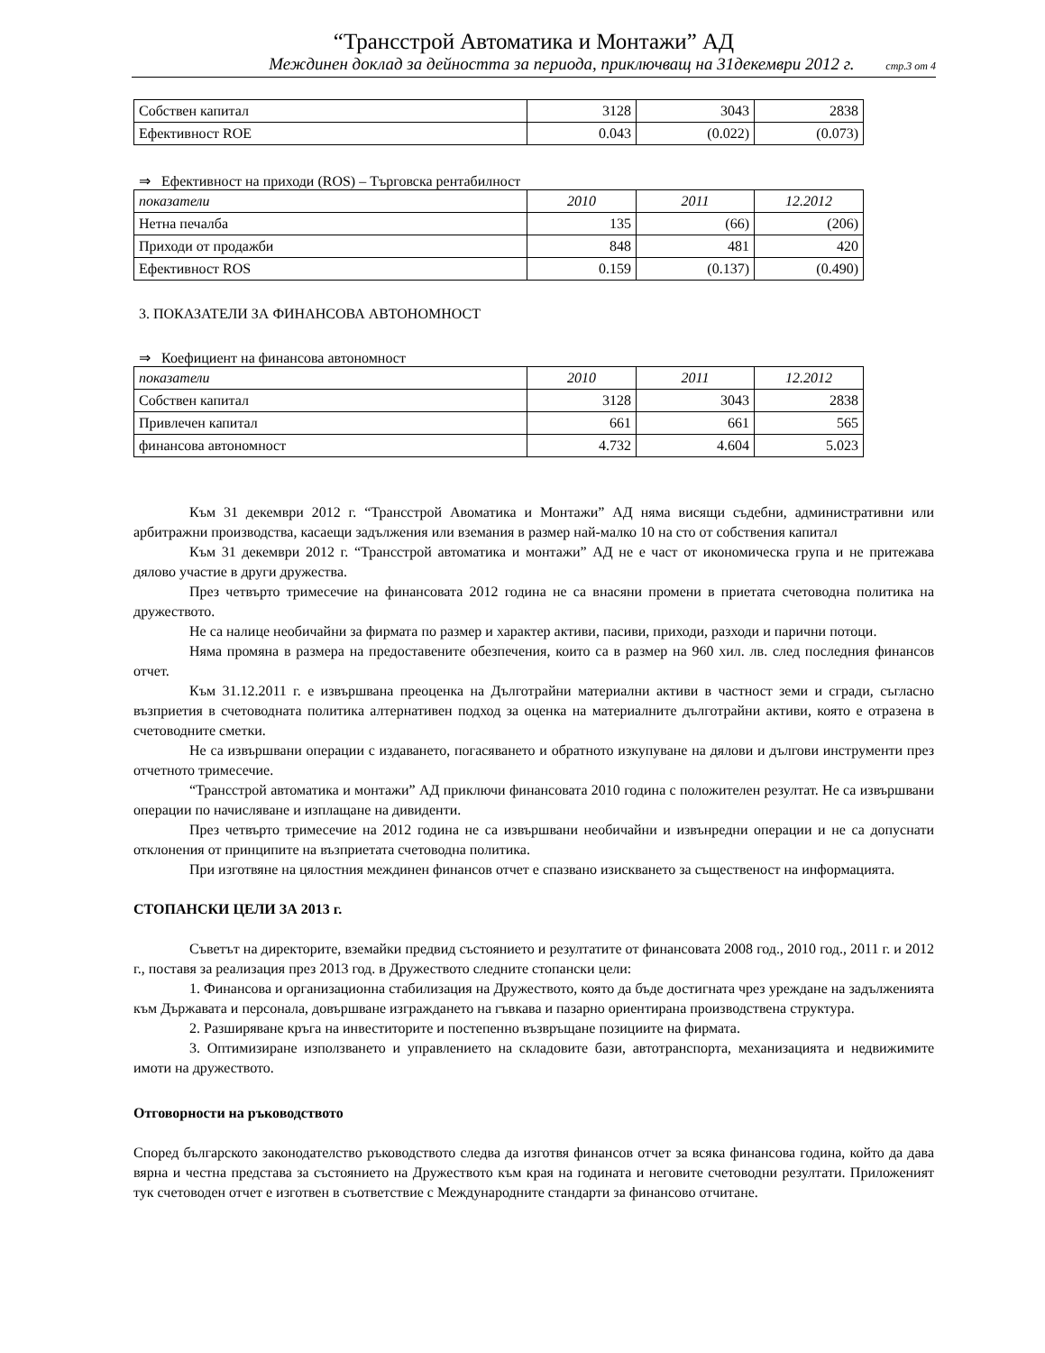“Трансстрой Автоматика и Монтажи” АД
Междинен доклад за дейността за периода, приключващ на 31декември 2012 г. стр.3 от 4
| Собствен капитал | 3128 | 3043 | 2838 |
| Ефективност ROE | 0.043 | (0.022) | (0.073) |
⇒ Ефективност на приходи (ROS) – Търговска рентабилност
| показатели | 2010 | 2011 | 12.2012 |
| Нетна печалба | 135 | (66) | (206) |
| Приходи от продажби | 848 | 481 | 420 |
| Ефективност ROS | 0.159 | (0.137) | (0.490) |
3. ПОКАЗАТЕЛИ ЗА ФИНАНСОВА АВТОНОМНОСТ
⇒ Коефициент на финансова автономност
| показатели | 2010 | 2011 | 12.2012 |
| Собствен капитал | 3128 | 3043 | 2838 |
| Привлечен капитал | 661 | 661 | 565 |
| финансова автономност | 4.732 | 4.604 | 5.023 |
Към 31 декември 2012 г. “Трансстрой Авоматика и Монтажи” АД няма висящи съдебни, административни или арбитражни производства, касаещи задължения или вземания в размер най-малко 10 на сто от собствения капитал
Към 31 декември 2012 г. “Трансстрой автоматика и монтажи” АД не е част от икономическа група и не притежава дялово участие в други дружества.
През четвърто тримесечие на финансовата 2012 година не са внасяни промени в приетата счетоводна политика на дружеството.
Не са налице необичайни за фирмата по размер и характер активи, пасиви, приходи, разходи и парични потоци.
Няма промяна в размера на предоставените обезпечения, които са в размер на 960 хил. лв. след последния финансов отчет.
Към 31.12.2011 г. е извършвана преоценка на Дълготрайни материални активи в частност земи и сгради, съгласно възприетия в счетоводната политика алтернативен подход за оценка на материалните дълготрайни активи, която е отразена в счетоводните сметки.
Не са извършвани операции с издаването, погасяването и обратното изкупуване на дялови и дългови инструменти през отчетното тримесечие.
“Трансстрой автоматика и монтажи” АД приключи финансовата 2010 година с положителен резултат. Не са извършвани операции по начисляване и изплащане на дивиденти.
През четвърто тримесечие на 2012 година не са извършвани необичайни и извънредни операции и не са допуснати отклонения от принципите на възприетата счетоводна политика.
При изготвяне на цялостния междинен финансов отчет е спазвано изискването за същественост на информацията.
СТОПАНСКИ ЦЕЛИ ЗА 2013 г.
Съветът на директорите, вземайки предвид състоянието и резултатите от финансовата 2008 год., 2010 год., 2011 г. и 2012 г., поставя за реализация през 2013 год. в Дружеството следните стопански цели:
1. Финансова и организационна стабилизация на Дружеството, която да бъде достигната чрез уреждане на задълженията към Държавата и персонала, довършване изграждането на гъвкава и пазарно ориентирана производствена структура.
2. Разширяване кръга на инвеститорите и постепенно възвръщане позициите на фирмата.
3. Оптимизиране използването и управлението на складовите бази, автотранспорта, механизацията и недвижимите имоти на дружеството.
Отговорности на ръководството
Според българското законодателство ръководството следва да изготвя финансов отчет за всяка финансова година, който да дава вярна и честна представа за състоянието на Дружеството към края на годината и неговите счетоводни резултати. Приложеният тук счетоводен отчет е изготвен в съответствие с Международните стандарти за финансово отчитане.